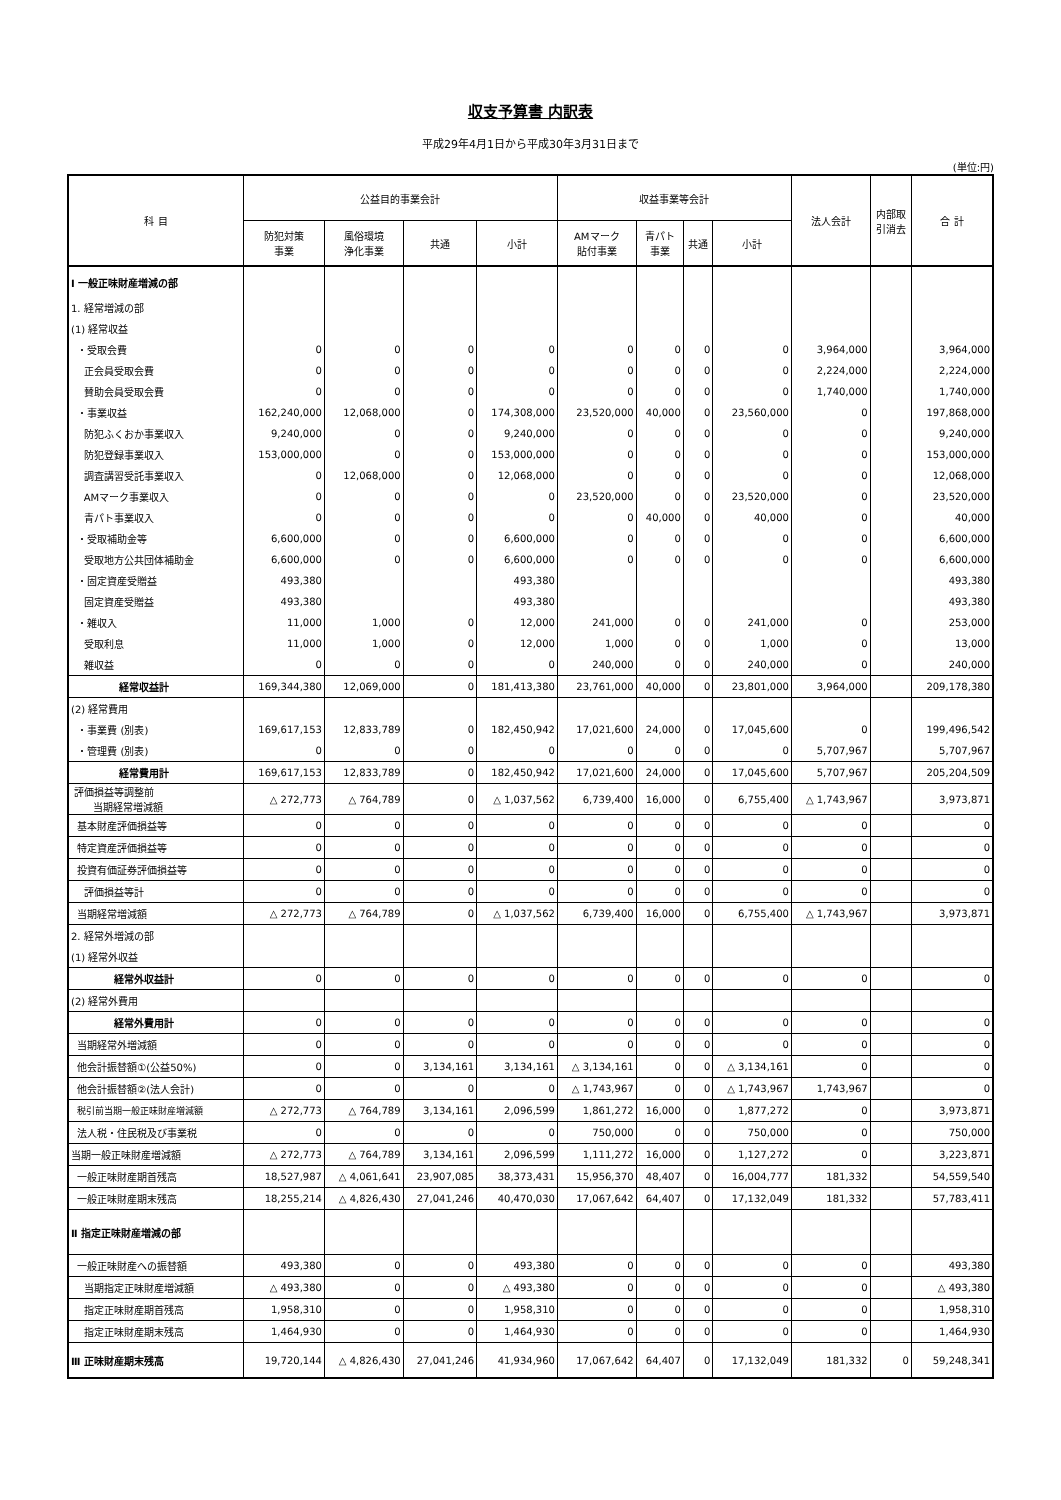収支予算書 内訳表
平成29年4月1日から平成30年3月31日まで
(単位:円)
| 科 目 | 公益目的事業会計 | | | | 収益事業等会計 | | | | 法人会計 | 内部取 引消去 | 合 計 |
| --- | --- | --- | --- | --- | --- | --- | --- | --- | --- | --- | --- |
| | 防犯対策 事業 | 風俗環境 浄化事業 | 共通 | 小計 | AMマーク 貼付事業 | 青パト 事業 | 共通 | 小計 | | | |
| Ⅰ 一般正味財産増減の部 | | | | | | | | | | | |
| 1. 経常増減の部 | | | | | | | | | | | |
| (1) 経常収益 | | | | | | | | | | | |
| ・受取会費 | 0 | 0 | 0 | 0 | 0 | 0 | 0 | 0 | 3,964,000 | | 3,964,000 |
| 正会員受取会費 | 0 | 0 | 0 | 0 | 0 | 0 | 0 | 0 | 2,224,000 | | 2,224,000 |
| 賛助会員受取会費 | 0 | 0 | 0 | 0 | 0 | 0 | 0 | 0 | 1,740,000 | | 1,740,000 |
| ・事業収益 | 162,240,000 | 12,068,000 | 0 | 174,308,000 | 23,520,000 | 40,000 | 0 | 23,560,000 | 0 | | 197,868,000 |
| 防犯ふくおか事業収入 | 9,240,000 | 0 | 0 | 9,240,000 | 0 | 0 | 0 | 0 | 0 | | 9,240,000 |
| 防犯登録事業収入 | 153,000,000 | 0 | 0 | 153,000,000 | 0 | 0 | 0 | 0 | 0 | | 153,000,000 |
| 調査講習受託事業収入 | 0 | 12,068,000 | 0 | 12,068,000 | 0 | 0 | 0 | 0 | 0 | | 12,068,000 |
| AMマーク事業収入 | 0 | 0 | 0 | 0 | 23,520,000 | 0 | 0 | 23,520,000 | 0 | | 23,520,000 |
| 青パト事業収入 | 0 | 0 | 0 | 0 | 0 | 40,000 | 0 | 40,000 | 0 | | 40,000 |
| ・受取補助金等 | 6,600,000 | 0 | 0 | 6,600,000 | 0 | 0 | 0 | 0 | 0 | | 6,600,000 |
| 受取地方公共団体補助金 | 6,600,000 | 0 | 0 | 6,600,000 | 0 | 0 | 0 | 0 | 0 | | 6,600,000 |
| ・固定資産受贈益 | 493,380 | | | 493,380 | | | | | | | 493,380 |
| 固定資産受贈益 | 493,380 | | | 493,380 | | | | | | | 493,380 |
| ・雑収入 | 11,000 | 1,000 | 0 | 12,000 | 241,000 | 0 | 0 | 241,000 | 0 | | 253,000 |
| 受取利息 | 11,000 | 1,000 | 0 | 12,000 | 1,000 | 0 | 0 | 1,000 | 0 | | 13,000 |
| 雑収益 | 0 | 0 | 0 | 0 | 240,000 | 0 | 0 | 240,000 | 0 | | 240,000 |
| 経常収益計 | 169,344,380 | 12,069,000 | 0 | 181,413,380 | 23,761,000 | 40,000 | 0 | 23,801,000 | 3,964,000 | | 209,178,380 |
| (2) 経常費用 | | | | | | | | | | | |
| ・事業費 (別表) | 169,617,153 | 12,833,789 | 0 | 182,450,942 | 17,021,600 | 24,000 | 0 | 17,045,600 | 0 | | 199,496,542 |
| ・管理費 (別表) | 0 | 0 | 0 | 0 | 0 | 0 | 0 | 0 | 5,707,967 | | 5,707,967 |
| 経常費用計 | 169,617,153 | 12,833,789 | 0 | 182,450,942 | 17,021,600 | 24,000 | 0 | 17,045,600 | 5,707,967 | | 205,204,509 |
| 評価損益等調整前 当期経常増減額 | △ 272,773 | △ 764,789 | 0 | △ 1,037,562 | 6,739,400 | 16,000 | 0 | 6,755,400 | △ 1,743,967 | | 3,973,871 |
| 基本財産評価損益等 | 0 | 0 | 0 | 0 | 0 | 0 | 0 | 0 | 0 | | 0 |
| 特定資産評価損益等 | 0 | 0 | 0 | 0 | 0 | 0 | 0 | 0 | 0 | | 0 |
| 投資有価証券評価損益等 | 0 | 0 | 0 | 0 | 0 | 0 | 0 | 0 | 0 | | 0 |
| 評価損益等計 | 0 | 0 | 0 | 0 | 0 | 0 | 0 | 0 | 0 | | 0 |
| 当期経常増減額 | △ 272,773 | △ 764,789 | 0 | △ 1,037,562 | 6,739,400 | 16,000 | 0 | 6,755,400 | △ 1,743,967 | | 3,973,871 |
| 2. 経常外増減の部 | | | | | | | | | | | |
| (1) 経常外収益 | | | | | | | | | | | |
| 経常外収益計 | 0 | 0 | 0 | 0 | 0 | 0 | 0 | 0 | 0 | | 0 |
| (2) 経常外費用 | | | | | | | | | | | |
| 経常外費用計 | 0 | 0 | 0 | 0 | 0 | 0 | 0 | 0 | 0 | | 0 |
| 当期経常外増減額 | 0 | 0 | 0 | 0 | 0 | 0 | 0 | 0 | 0 | | 0 |
| 他会計振替額①(公益50%) | 0 | 0 | 3,134,161 | 3,134,161 | △ 3,134,161 | 0 | 0 | △ 3,134,161 | 0 | | 0 |
| 他会計振替額②(法人会計) | 0 | 0 | 0 | 0 | △ 1,743,967 | 0 | 0 | △ 1,743,967 | 1,743,967 | | 0 |
| 税引前当期一般正味財産増減額 | △ 272,773 | △ 764,789 | 3,134,161 | 2,096,599 | 1,861,272 | 16,000 | 0 | 1,877,272 | 0 | | 3,973,871 |
| 法人税・住民税及び事業税 | 0 | 0 | 0 | 0 | 750,000 | 0 | 0 | 750,000 | 0 | | 750,000 |
| 当期一般正味財産増減額 | △ 272,773 | △ 764,789 | 3,134,161 | 2,096,599 | 1,111,272 | 16,000 | 0 | 1,127,272 | 0 | | 3,223,871 |
| 一般正味財産期首残高 | 18,527,987 | △ 4,061,641 | 23,907,085 | 38,373,431 | 15,956,370 | 48,407 | 0 | 16,004,777 | 181,332 | | 54,559,540 |
| 一般正味財産期末残高 | 18,255,214 | △ 4,826,430 | 27,041,246 | 40,470,030 | 17,067,642 | 64,407 | 0 | 17,132,049 | 181,332 | | 57,783,411 |
| Ⅱ 指定正味財産増減の部 | | | | | | | | | | | |
| 一般正味財産への振替額 | 493,380 | 0 | 0 | 493,380 | 0 | 0 | 0 | 0 | 0 | | 493,380 |
| 当期指定正味財産増減額 | △ 493,380 | 0 | 0 | △ 493,380 | 0 | 0 | 0 | 0 | 0 | | △ 493,380 |
| 指定正味財産期首残高 | 1,958,310 | 0 | 0 | 1,958,310 | 0 | 0 | 0 | 0 | 0 | | 1,958,310 |
| 指定正味財産期末残高 | 1,464,930 | 0 | 0 | 1,464,930 | 0 | 0 | 0 | 0 | 0 | | 1,464,930 |
| Ⅲ 正味財産期末残高 | 19,720,144 | △ 4,826,430 | 27,041,246 | 41,934,960 | 17,067,642 | 64,407 | 0 | 17,132,049 | 181,332 | 0 | 59,248,341 |